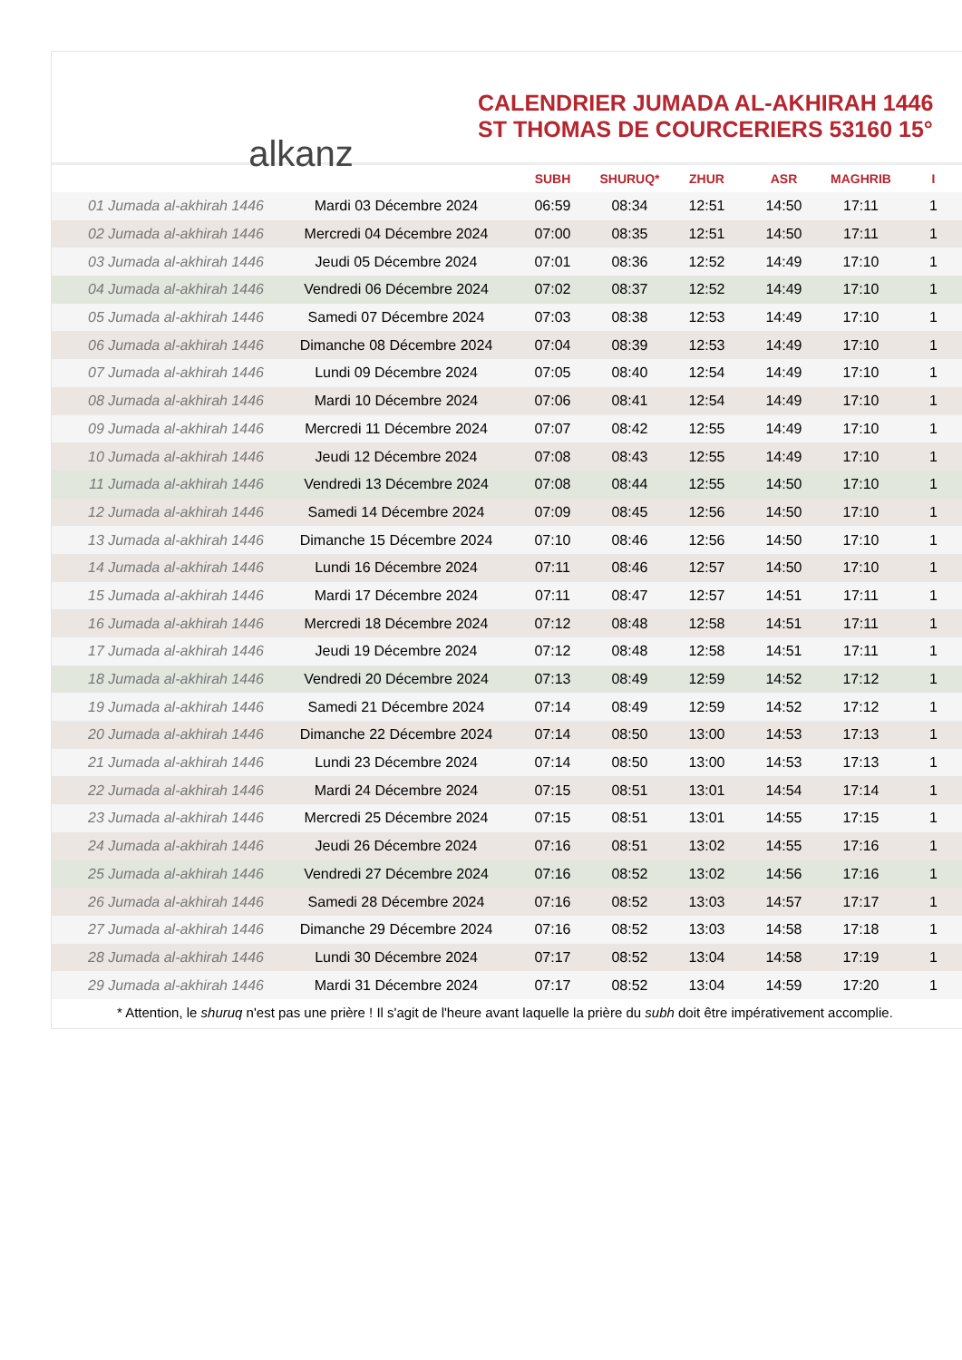alkanz
CALENDRIER JUMADA AL-AKHIRAH 1446
ST THOMAS DE COURCERIERS 53160 15°
| | | SUBH | SHURUQ* | ZHUR | ASR | MAGHRIB | I |
| --- | --- | --- | --- | --- | --- | --- | --- |
| 01 Jumada al-akhirah 1446 | Mardi 03 Décembre 2024 | 06:59 | 08:34 | 12:51 | 14:50 | 17:11 | 1 |
| 02 Jumada al-akhirah 1446 | Mercredi 04 Décembre 2024 | 07:00 | 08:35 | 12:51 | 14:50 | 17:11 | 1 |
| 03 Jumada al-akhirah 1446 | Jeudi 05 Décembre 2024 | 07:01 | 08:36 | 12:52 | 14:49 | 17:10 | 1 |
| 04 Jumada al-akhirah 1446 | Vendredi 06 Décembre 2024 | 07:02 | 08:37 | 12:52 | 14:49 | 17:10 | 1 |
| 05 Jumada al-akhirah 1446 | Samedi 07 Décembre 2024 | 07:03 | 08:38 | 12:53 | 14:49 | 17:10 | 1 |
| 06 Jumada al-akhirah 1446 | Dimanche 08 Décembre 2024 | 07:04 | 08:39 | 12:53 | 14:49 | 17:10 | 1 |
| 07 Jumada al-akhirah 1446 | Lundi 09 Décembre 2024 | 07:05 | 08:40 | 12:54 | 14:49 | 17:10 | 1 |
| 08 Jumada al-akhirah 1446 | Mardi 10 Décembre 2024 | 07:06 | 08:41 | 12:54 | 14:49 | 17:10 | 1 |
| 09 Jumada al-akhirah 1446 | Mercredi 11 Décembre 2024 | 07:07 | 08:42 | 12:55 | 14:49 | 17:10 | 1 |
| 10 Jumada al-akhirah 1446 | Jeudi 12 Décembre 2024 | 07:08 | 08:43 | 12:55 | 14:49 | 17:10 | 1 |
| 11 Jumada al-akhirah 1446 | Vendredi 13 Décembre 2024 | 07:08 | 08:44 | 12:55 | 14:50 | 17:10 | 1 |
| 12 Jumada al-akhirah 1446 | Samedi 14 Décembre 2024 | 07:09 | 08:45 | 12:56 | 14:50 | 17:10 | 1 |
| 13 Jumada al-akhirah 1446 | Dimanche 15 Décembre 2024 | 07:10 | 08:46 | 12:56 | 14:50 | 17:10 | 1 |
| 14 Jumada al-akhirah 1446 | Lundi 16 Décembre 2024 | 07:11 | 08:46 | 12:57 | 14:50 | 17:10 | 1 |
| 15 Jumada al-akhirah 1446 | Mardi 17 Décembre 2024 | 07:11 | 08:47 | 12:57 | 14:51 | 17:11 | 1 |
| 16 Jumada al-akhirah 1446 | Mercredi 18 Décembre 2024 | 07:12 | 08:48 | 12:58 | 14:51 | 17:11 | 1 |
| 17 Jumada al-akhirah 1446 | Jeudi 19 Décembre 2024 | 07:12 | 08:48 | 12:58 | 14:51 | 17:11 | 1 |
| 18 Jumada al-akhirah 1446 | Vendredi 20 Décembre 2024 | 07:13 | 08:49 | 12:59 | 14:52 | 17:12 | 1 |
| 19 Jumada al-akhirah 1446 | Samedi 21 Décembre 2024 | 07:14 | 08:49 | 12:59 | 14:52 | 17:12 | 1 |
| 20 Jumada al-akhirah 1446 | Dimanche 22 Décembre 2024 | 07:14 | 08:50 | 13:00 | 14:53 | 17:13 | 1 |
| 21 Jumada al-akhirah 1446 | Lundi 23 Décembre 2024 | 07:14 | 08:50 | 13:00 | 14:53 | 17:13 | 1 |
| 22 Jumada al-akhirah 1446 | Mardi 24 Décembre 2024 | 07:15 | 08:51 | 13:01 | 14:54 | 17:14 | 1 |
| 23 Jumada al-akhirah 1446 | Mercredi 25 Décembre 2024 | 07:15 | 08:51 | 13:01 | 14:55 | 17:15 | 1 |
| 24 Jumada al-akhirah 1446 | Jeudi 26 Décembre 2024 | 07:16 | 08:51 | 13:02 | 14:55 | 17:16 | 1 |
| 25 Jumada al-akhirah 1446 | Vendredi 27 Décembre 2024 | 07:16 | 08:52 | 13:02 | 14:56 | 17:16 | 1 |
| 26 Jumada al-akhirah 1446 | Samedi 28 Décembre 2024 | 07:16 | 08:52 | 13:03 | 14:57 | 17:17 | 1 |
| 27 Jumada al-akhirah 1446 | Dimanche 29 Décembre 2024 | 07:16 | 08:52 | 13:03 | 14:58 | 17:18 | 1 |
| 28 Jumada al-akhirah 1446 | Lundi 30 Décembre 2024 | 07:17 | 08:52 | 13:04 | 14:58 | 17:19 | 1 |
| 29 Jumada al-akhirah 1446 | Mardi 31 Décembre 2024 | 07:17 | 08:52 | 13:04 | 14:59 | 17:20 | 1 |
* Attention, le shuruq n'est pas une prière ! Il s'agit de l'heure avant laquelle la prière du subh doit être impérativement accomplie.